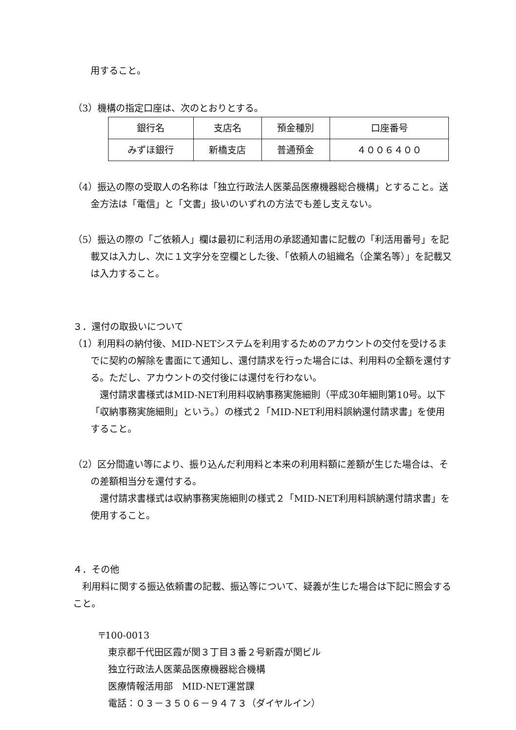用すること。
（3）機構の指定口座は、次のとおりとする。
| 銀行名 | 支店名 | 預金種別 | 口座番号 |
| みずほ銀行 | 新橋支店 | 普通預金 | ４００６４００ |
（4）振込の際の受取人の名称は「独立行政法人医薬品医療機器総合機構」とすること。送金方法は「電信」と「文書」扱いのいずれの方法でも差し支えない。
（5）振込の際の「ご依頼人」欄は最初に利活用の承認通知書に記載の「利活用番号」を記載又は入力し、次に１文字分を空欄とした後、「依頼人の組織名（企業名等）」を記載又は入力すること。
３．還付の取扱いについて
（1）利用料の納付後、MID-NETシステムを利用するためのアカウントの交付を受けるまでに契約の解除を書面にて通知し、還付請求を行った場合には、利用料の全額を還付する。ただし、アカウントの交付後には還付を行わない。
　還付請求書様式はMID-NET利用料収納事務実施細則（平成30年細則第10号。以下「収納事務実施細則」という。）の様式２「MID-NET利用料誤納還付請求書」を使用すること。
（2）区分間違い等により、振り込んだ利用料と本来の利用料額に差額が生じた場合は、その差額相当分を還付する。
　還付請求書様式は収納事務実施細則の様式２「MID-NET利用料誤納還付請求書」を使用すること。
４．その他
　利用料に関する振込依頼書の記載、振込等について、疑義が生じた場合は下記に照会すること。
〒100-0013
東京都千代田区霞が関３丁目３番２号新霞が関ビル
独立行政法人医薬品医療機器総合機構
医療情報活用部　MID-NET運営課
電話：０３－３５０６－９４７３（ダイヤルイン）